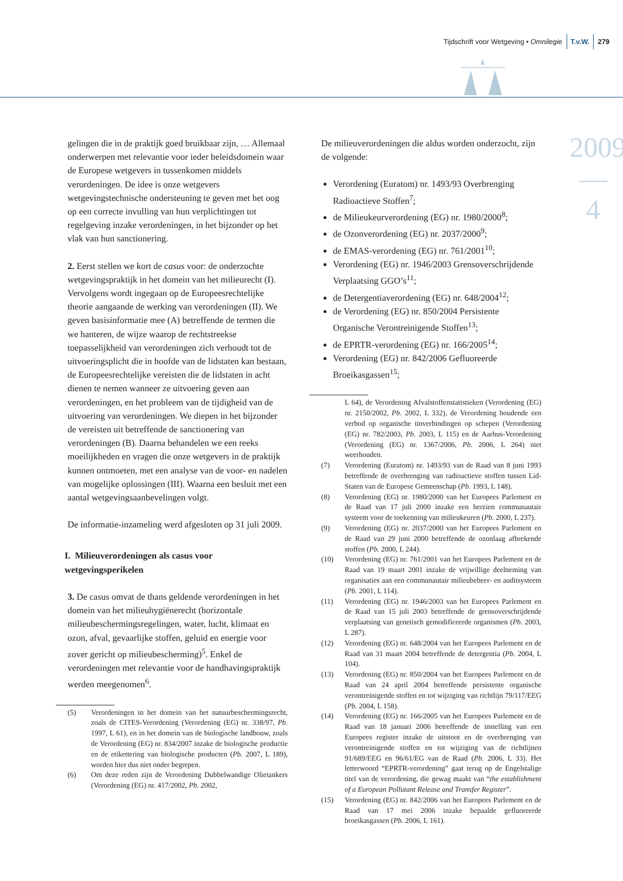Tijdschrift voor Wetgeving • Omnilegie T.v.W. 279
2009
—
4
gelingen die in de praktijk goed bruikbaar zijn, … Allemaal onderwerpen met relevantie voor ieder beleidsdomein waar de Europese wetgevers in tussenkomen middels verordeningen. De idee is onze wetgevers wetgevingstechnische ondersteuning te geven met het oog op een correcte invulling van hun verplichtingen tot regelgeving inzake verordeningen, in het bijzonder op het vlak van hun sanctionering.
2. Eerst stellen we kort de casus voor: de onderzochte wetgevingspraktijk in het domein van het milieurecht (I). Vervolgens wordt ingegaan op de Europeesrechtelijke theorie aangaande de werking van verordeningen (II). We geven basisinformatie mee (A) betreffende de termen die we hanteren, de wijze waarop de rechtstreekse toepasselijkheid van verordeningen zich verhoudt tot de uitvoeringsplicht die in hoofde van de lidstaten kan bestaan, de Europeesrechtelijke vereisten die de lidstaten in acht dienen te nemen wanneer ze uitvoering geven aan verordeningen, en het probleem van de tijdigheid van de uitvoering van verordeningen. We diepen in het bijzonder de vereisten uit betreffende de sanctionering van verordeningen (B). Daarna behandelen we een reeks moeilijkheden en vragen die onze wetgevers in de praktijk kunnen ontmoeten, met een analyse van de voor- en nadelen van mogelijke oplossingen (III). Waarna een besluit met een aantal wetgevingsaanbevelingen volgt.
De informatie-inzameling werd afgesloten op 31 juli 2009.
I. Milieuverordeningen als casus voor wetgevingsperikelen
3. De casus omvat de thans geldende verordeningen in het domein van het milieuhygiënerecht (horizontale milieubeschermingsregelingen, water, lucht, klimaat en ozon, afval, gevaarlijke stoffen, geluid en energie voor zover gericht op milieubescherming)<sup>5</sup>. Enkel de verordeningen met relevantie voor de handhavingspraktijk werden meegenomen<sup>6</sup>.
| (5) | Verordeningen in het domein van het natuurbeschermingsrecht, zoals de CITES-Verordening (Verordening (EG) nr. 338/97, Pb. 1997, L 61), en in het domein van de biologische landbouw, zoals de Verordening (EG) nr. 834/2007 inzake de biologische productie en de etikettering van biologische producten ( Pb. 2007, L 189), worden hier dus niet onder begrepen. |
| (6) | Om deze reden zijn de Verordening Dubbelwandige Olietankers (Verordening (EG) nr. 417/2002, Pb. 2002, |
De milieuverordeningen die aldus worden onderzocht, zijn de volgende:
Verordening (Euratom) nr. 1493/93 Overbrenging Radioactieve Stoffen<sup>7</sup>;
de Milieukeurverordening (EG) nr. 1980/2000<sup>8</sup>;
de Ozonverordening (EG) nr. 2037/2000<sup>9</sup>;
de EMAS-verordening (EG) nr. 761/2001<sup>10</sup>;
Verordening (EG) nr. 1946/2003 Grensoverschrijdende Verplaatsing GGO’s<sup>11</sup>;
de Detergentiaverordening (EG) nr. 648/2004<sup>12</sup>;
de Verordening (EG) nr. 850/2004 Persistente Organische Verontreinigende Stoffen<sup>13</sup>;
de EPRTR-verordening (EG) nr. 166/2005<sup>14</sup>;
Verordening (EG) nr. 842/2006 Gefluoreerde Broeikasgassen<sup>15</sup>;
| | L 64), de Verordening Afvalstoffenstatistieken (Verordening (EG) nr. 2150/2002, Pb. 2002, L 332), de Verordening houdende een verbod op organische tinverbindingen op schepen (Verordening (EG) nr. 782/2003, Pb. 2003, L 115) en de Aarhus-Verordening (Verordening (EG) nr. 1367/2006, Pb. 2006, L 264) niet weerhouden. |
| (7) | Verordening (Euratom) nr. 1493/93 van de Raad van 8 juni 1993 betreffende de overbrenging van radioactieve stoffen tussen Lid-Staten van de Europese Gemeenschap ( Pb. 1993, L 148). |
| (8) | Verordening (EG) nr. 1980/2000 van het Europees Parlement en de Raad van 17 juli 2000 inzake een herzien communautair systeem voor de toekenning van milieukeuren ( Pb. 2000, L 237). |
| (9) | Verordening (EG) nr. 2037/2000 van het Europees Parlement en de Raad van 29 juni 2000 betreffende de ozonlaag afbrekende stoffen ( Pb. 2000, L 244). |
| (10) | Verordening (EG) nr. 761/2001 van het Europees Parlement en de Raad van 19 maart 2001 inzake de vrijwillige deelneming van organisaties aan een communautair milieubeheer- en auditsysteem ( Pb. 2001, L 114). |
| (11) | Verordening (EG) nr. 1946/2003 van het Europees Parlement en de Raad van 15 juli 2003 betreffende de grensoverschrijdende verplaatsing van genetisch gemodificeerde organismen ( Pb. 2003, L 287). |
| (12) | Verordening (EG) nr. 648/2004 van het Europees Parlement en de Raad van 31 maart 2004 betreffende de detergentia ( Pb. 2004, L 104). |
| (13) | Verordening (EG) nr. 850/2004 van het Europees Parlement en de Raad van 24 april 2004 betreffende persistente organische verontreinigende stoffen en tot wijziging van richtlijn 79/117/EEG ( Pb. 2004, L 158). |
| (14) | Verordening (EG) nr. 166/2005 van het Europees Parlement en de Raad van 18 januari 2006 betreffende de instelling van een Europees register inzake de uitstoot en de overbrenging van verontreinigende stoffen en tot wijziging van de richtlijnen 91/689/EEG en 96/61/EG van de Raad ( Pb. 2006, L 33). Het letterwoord “EPRTR-verordening” gaat terug op de Engelstalige titel van de verordening, die gewag maakt van “ the establishment of a European Pollutant Release and Transfer Register ”. |
| (15) | Verordening (EG) nr. 842/2006 van het Europees Parlement en de Raad van 17 mei 2006 inzake bepaalde gefluoreerde broeikasgassen ( Pb. 2006, L 161). |